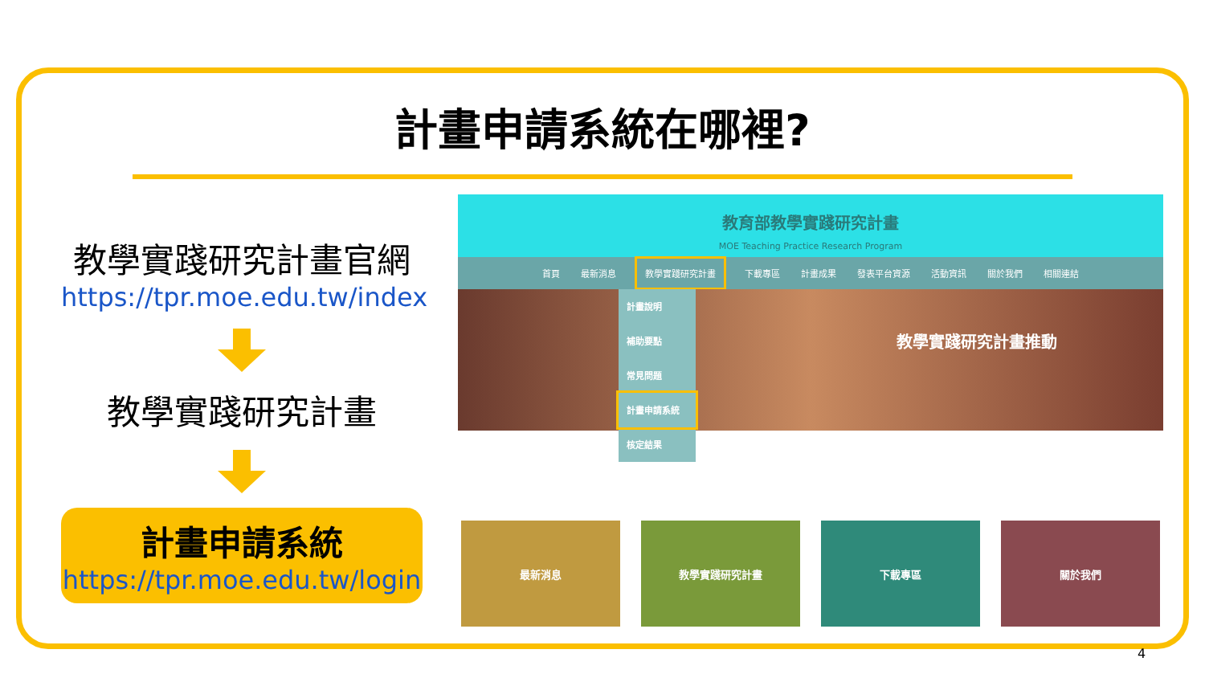計畫申請系統在哪裡?
教學實踐研究計畫官網
https://tpr.moe.edu.tw/index
教學實踐研究計畫
計畫申請系統
https://tpr.moe.edu.tw/login
教育部教學實踐研究計畫
MOE Teaching Practice Research Program
首頁 最新消息 教學實踐研究計畫 下載專區 計畫成果 發表平台資源 活動資訊 關於我們 相關連結
計畫說明
補助要點
常見問題
計畫申請系統
核定結果
教學實踐研究計畫推動
最新消息 教學實踐研究計畫 下載專區 關於我們
4